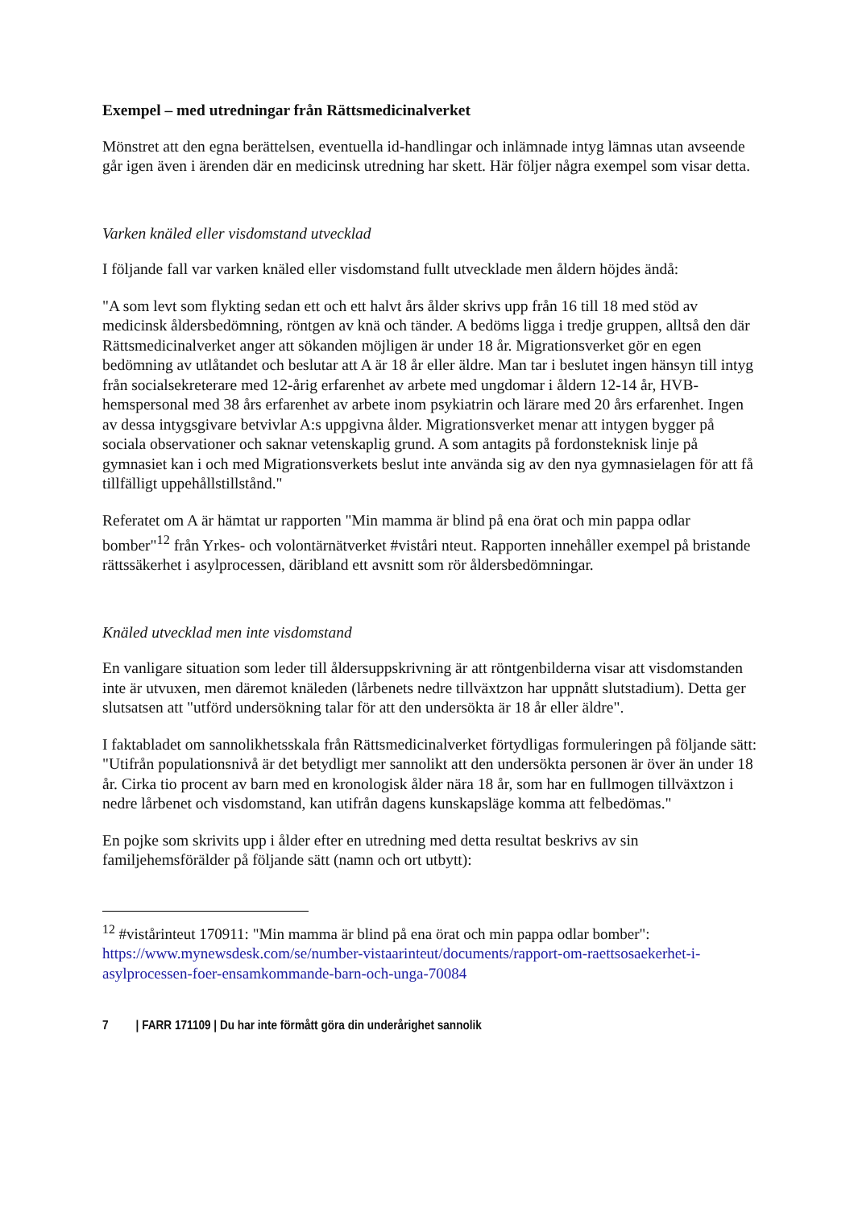Exempel – med utredningar från Rättsmedicinalverket
Mönstret att den egna berättelsen, eventuella id-handlingar och inlämnade intyg lämnas utan avseende går igen även i ärenden där en medicinsk utredning har skett. Här följer några exempel som visar detta.
Varken knäled eller visdomstand utvecklad
I följande fall var varken knäled eller visdomstand fullt utvecklade men åldern höjdes ändå:
"A som levt som flykting sedan ett och ett halvt års ålder skrivs upp från 16 till 18 med stöd av medicinsk åldersbedömning, röntgen av knä och tänder. A bedöms ligga i tredje gruppen, alltså den där Rättsmedicinalverket anger att sökanden möjligen är under 18 år. Migrationsverket gör en egen bedömning av utlåtandet och beslutar att A är 18 år eller äldre. Man tar i beslutet ingen hänsyn till intyg från socialsekreterare med 12-årig erfarenhet av arbete med ungdomar i åldern 12-14 år, HVB-hemspersonal med 38 års erfarenhet av arbete inom psykiatrin och lärare med 20 års erfarenhet. Ingen av dessa intygsgivare betvivlar A:s uppgivna ålder. Migrationsverket menar att intygen bygger på sociala observationer och saknar vetenskaplig grund. A som antagits på fordonsteknisk linje på gymnasiet kan i och med Migrationsverkets beslut inte använda sig av den nya gymnasielagen för att få tillfälligt uppehållstillstånd."
Referatet om A är hämtat ur rapporten "Min mamma är blind på ena örat och min pappa odlar bomber"<sup>12</sup> från Yrkes- och volontärnätverket #viståri nteut. Rapporten innehåller exempel på bristande rättssäkerhet i asylprocessen, däribland ett avsnitt som rör åldersbedömningar.
Knäled utvecklad men inte visdomstand
En vanligare situation som leder till åldersuppskrivning är att röntgenbilderna visar att visdomstanden inte är utvuxen, men däremot knäleden (lårbenets nedre tillväxtzon har uppnått slutstadium). Detta ger slutsatsen att "utförd undersökning talar för att den undersökta är 18 år eller äldre".
I faktabladet om sannolikhetsskala från Rättsmedicinalverket förtydligas formuleringen på följande sätt: "Utifrån populationsnivå är det betydligt mer sannolikt att den undersökta personen är över än under 18 år. Cirka tio procent av barn med en kronologisk ålder nära 18 år, som har en fullmogen tillväxtzon i nedre lårbenet och visdomstand, kan utifrån dagens kunskapsläge komma att felbedömas."
En pojke som skrivits upp i ålder efter en utredning med detta resultat beskrivs av sin familjehemsförälder på följande sätt (namn och ort utbytt):
<sup>12</sup> #vistårinteut 170911: "Min mamma är blind på ena örat och min pappa odlar bomber": https://www.mynewsdesk.com/se/number-vistaarinteut/documents/rapport-om-raettsosaekerhet-i-asylprocessen-foer-ensamkommande-barn-och-unga-70084
7 | FARR 171109 | Du har inte förmått göra din underårighet sannolik